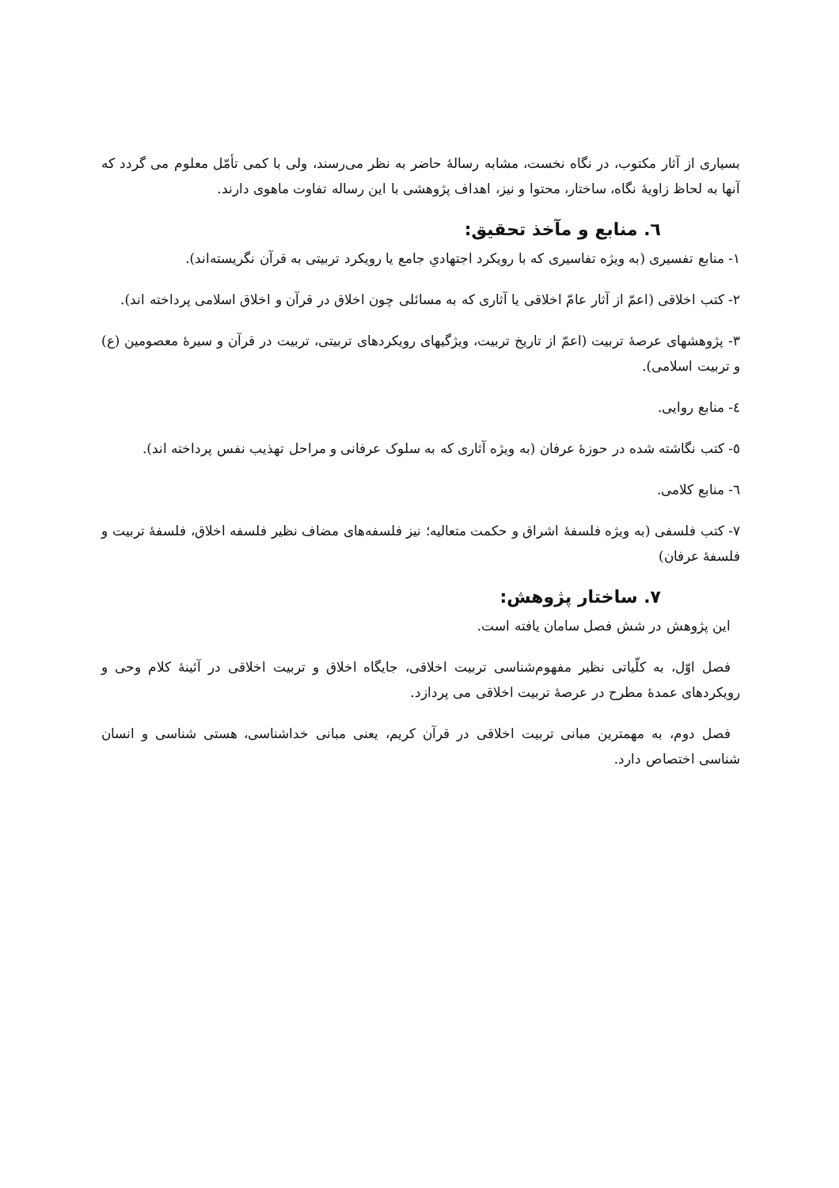بسیاری از آثار مکتوب، در نگاه نخست، مشابه رسالهٔ حاضر به نظر می‌رسند، ولی با کمی تأمّل معلوم می گردد که آنها به لحاظ زاویهٔ نگاه، ساختار، محتوا و نیز، اهداف پژوهشی با این رساله تفاوت ماهوی دارند.
٦. منابع و مآخذ تحقیق:
١- منابع تفسیری (به ویژه تفاسیری که با رویکرد اجتهادیِ جامع یا رویکرد تربیتی به قرآن نگریسته‌اند).
٢- کتب اخلاقی (اعمّ از آثار عامّ اخلاقی یا آثاری که به مسائلی چون اخلاق در قرآن و اخلاق اسلامی پرداخته اند).
٣- پژوهشهای عرصهٔ تربیت (اعمّ از تاریخ تربیت، ویژگیهای رویکردهای تربیتی، تربیت در قرآن و سیرهٔ معصومین (ع) و تربیت اسلامی).
٤- منابع روایی.
٥- کتب نگاشته شده در حوزهٔ عرفان (به ویژه آثاری که به سلوک عرفانی و مراحل تهذیب نفس پرداخته اند).
٦- منابع کلامی.
٧- کتب فلسفی (به ویژه فلسفهٔ اشراق و حکمت متعالیه؛ نیز فلسفه‌های مضاف نظیر فلسفه اخلاق، فلسفهٔ تربیت و فلسفهٔ عرفان)
٧. ساختار پژوهش:
این پژوهش در شش فصل سامان یافته است.
فصل اوّل، به کلّیاتی نظیر مفهوم‌شناسی تربیت اخلاقی، جایگاه اخلاق و تربیت اخلاقی در آئینهٔ کلام وحی و رویکردهای عمدهٔ مطرح در عرصهٔ تربیت اخلاقی می پردازد.
فصل دوم، به مهمترین مبانی تربیت اخلاقی در قرآن کریم، یعنی مبانی خداشناسی، هستی شناسی و انسان شناسی اختصاص دارد.